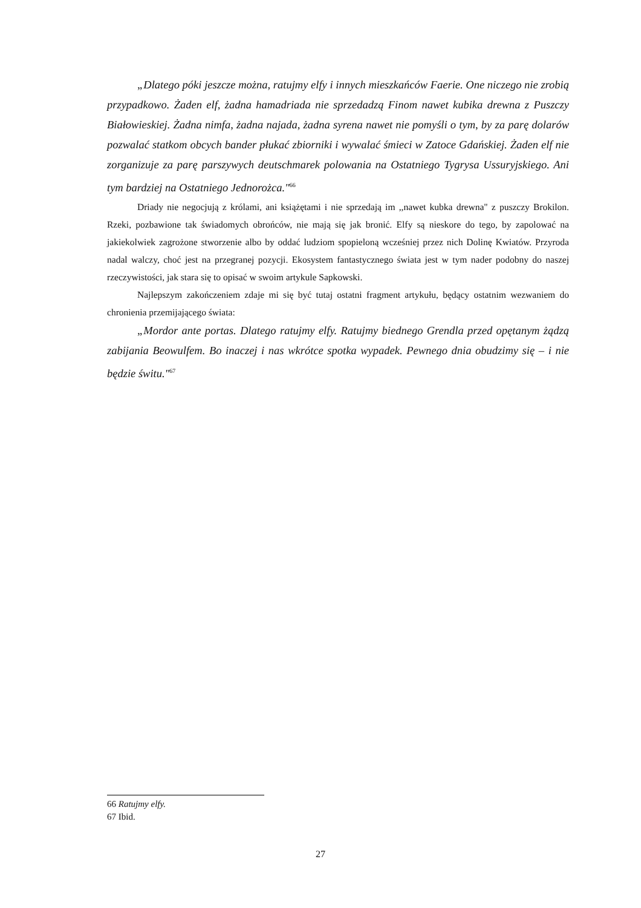„Dlatego póki jeszcze można, ratujmy elfy i innych mieszkańców Faerie. One niczego nie zrobią przypadkowo. Żaden elf, żadna hamadriada nie sprzedadzą Finom nawet kubika drewna z Puszczy Białowieskiej. Żadna nimfa, żadna najada, żadna syrena nawet nie pomyśli o tym, by za parę dolarów pozwalać statkom obcych bander płukać zbiorniki i wywalać śmieci w Zatoce Gdańskiej. Żaden elf nie zorganizuje za parę parszywych deutschmarek polowania na Ostatniego Tygrysa Ussuryjskiego. Ani tym bardziej na Ostatniego Jednorożca."<sup>66</sup>
Driady nie negocjują z królami, ani książętami i nie sprzedają im ,,nawet kubka drewna" z puszczy Brokilon. Rzeki, pozbawione tak świadomych obrońców, nie mają się jak bronić. Elfy są nieskore do tego, by zapolować na jakiekolwiek zagrożone stworzenie albo by oddać ludziom spopieloną wcześniej przez nich Dolinę Kwiatów. Przyroda nadal walczy, choć jest na przegranej pozycji. Ekosystem fantastycznego świata jest w tym nader podobny do naszej rzeczywistości, jak stara się to opisać w swoim artykule Sapkowski.
Najlepszym zakończeniem zdaje mi się być tutaj ostatni fragment artykułu, będący ostatnim wezwaniem do chronienia przemijającego świata:
„Mordor ante portas. Dlatego ratujmy elfy. Ratujmy biednego Grendla przed opętanym żądzą zabijania Beowulfem. Bo inaczej i nas wkrótce spotka wypadek. Pewnego dnia obudzimy się – i nie będzie świtu."<sup>67</sup>
66 Ratujmy elfy.
67 Ibid.
27